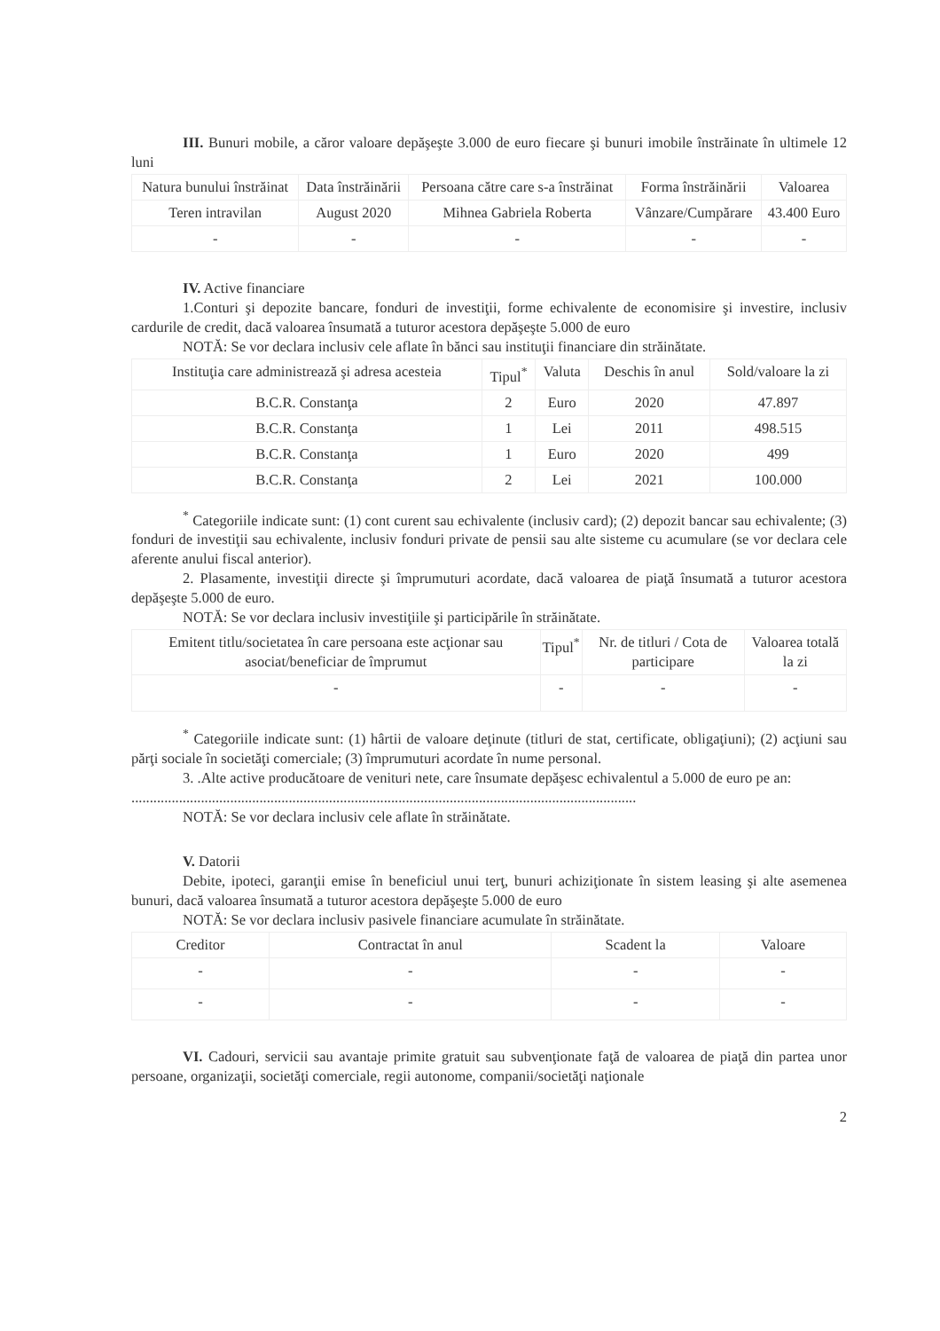III. Bunuri mobile, a căror valoare depăşeşte 3.000 de euro fiecare şi bunuri imobile înstrăinate în ultimele 12 luni
| Natura bunului înstrăinat | Data înstrăinării | Persoana către care s-a înstrăinat | Forma înstrăinării | Valoarea |
| --- | --- | --- | --- | --- |
| Teren intravilan | August 2020 | Mihnea Gabriela Roberta | Vânzare/Cumpărare | 43.400 Euro |
| - | - | - | - | - |
IV. Active financiare
1.Conturi şi depozite bancare, fonduri de investiţii, forme echivalente de economisire şi investire, inclusiv cardurile de credit, dacă valoarea însumată a tuturor acestora depăşeşte 5.000 de euro
NOTĂ: Se vor declara inclusiv cele aflate în bănci sau instituţii financiare din străinătate.
| Instituţia care administrează şi adresa acesteia | Tipul<sup>*</sup> | Valuta | Deschis în anul | Sold/valoare la zi |
| --- | --- | --- | --- | --- |
| B.C.R. Constanţa | 2 | Euro | 2020 | 47.897 |
| B.C.R. Constanţa | 1 | Lei | 2011 | 498.515 |
| B.C.R. Constanţa | 1 | Euro | 2020 | 499 |
| B.C.R. Constanţa | 2 | Lei | 2021 | 100.000 |
<sup>*</sup> Categoriile indicate sunt: (1) cont curent sau echivalente (inclusiv card); (2) depozit bancar sau echivalente; (3) fonduri de investiţii sau echivalente, inclusiv fonduri private de pensii sau alte sisteme cu acumulare (se vor declara cele aferente anului fiscal anterior).
2. Plasamente, investiţii directe şi împrumuturi acordate, dacă valoarea de piaţă însumată a tuturor acestora depăşeşte 5.000 de euro.
NOTĂ: Se vor declara inclusiv investiţiile şi participările în străinătate.
| Emitent titlu/societatea în care persoana este acţionar sau asociat/beneficiar de împrumut | Tipul<sup>*</sup> | Nr. de titluri / Cota de participare | Valoarea totală la zi |
| --- | --- | --- | --- |
| - | - | - | - |
<sup>*</sup> Categoriile indicate sunt: (1) hârtii de valoare deţinute (titluri de stat, certificate, obligaţiuni); (2) acţiuni sau părţi sociale în societăţi comerciale; (3) împrumuturi acordate în nume personal.
3. .Alte active producătoare de venituri nete, care însumate depăşesc echivalentul a 5.000 de euro pe an:
..........................................................................................................................................
NOTĂ: Se vor declara inclusiv cele aflate în străinătate.
V. Datorii
Debite, ipoteci, garanţii emise în beneficiul unui terţ, bunuri achiziţionate în sistem leasing şi alte asemenea bunuri, dacă valoarea însumată a tuturor acestora depăşeşte 5.000 de euro
NOTĂ: Se vor declara inclusiv pasivele financiare acumulate în străinătate.
| Creditor | Contractat în anul | Scadent la | Valoare |
| --- | --- | --- | --- |
| - | - | - | - |
| - | - | - | - |
VI. Cadouri, servicii sau avantaje primite gratuit sau subvenţionate faţă de valoarea de piaţă din partea unor persoane, organizaţii, societăţi comerciale, regii autonome, companii/societăţi naţionale
2